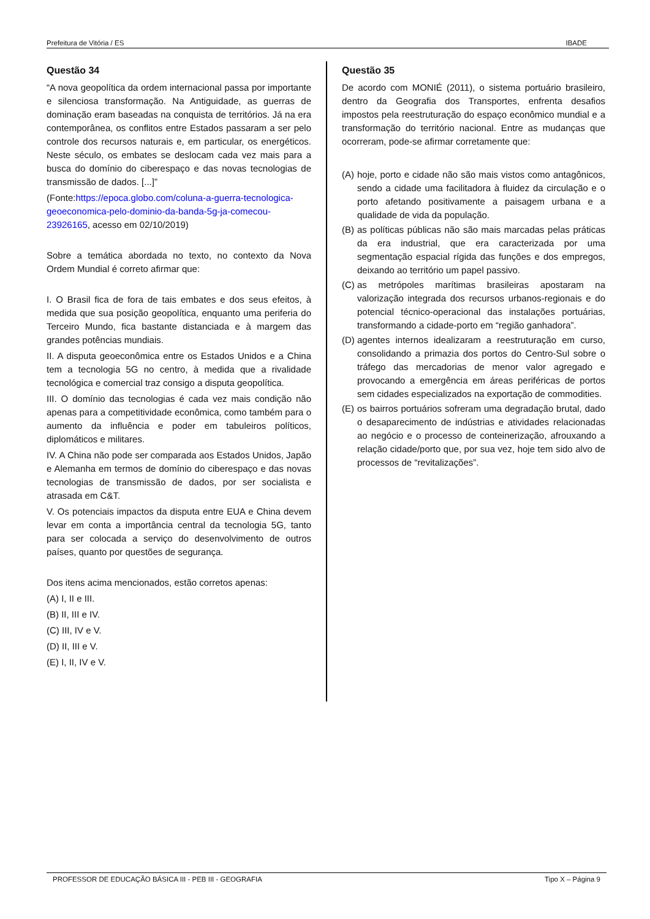Prefeitura de Vitória / ES IBADE
Questão 34
“A nova geopolítica da ordem internacional passa por importante e silenciosa transformação. Na Antiguidade, as guerras de dominação eram baseadas na conquista de territórios. Já na era contemporânea, os conflitos entre Estados passaram a ser pelo controle dos recursos naturais e, em particular, os energéticos. Neste século, os embates se deslocam cada vez mais para a busca do domínio do ciberespaço e das novas tecnologias de transmissão de dados. [...]”
(Fonte:https://epoca.globo.com/coluna-a-guerra-tecnologica-geoeconomica-pelo-dominio-da-banda-5g-ja-comecou-23926165, acesso em 02/10/2019)
Sobre a temática abordada no texto, no contexto da Nova Ordem Mundial é correto afirmar que:
I. O Brasil fica de fora de tais embates e dos seus efeitos, à medida que sua posição geopolítica, enquanto uma periferia do Terceiro Mundo, fica bastante distanciada e à margem das grandes potências mundiais.
II. A disputa geoeconômica entre os Estados Unidos e a China tem a tecnologia 5G no centro, à medida que a rivalidade tecnológica e comercial traz consigo a disputa geopolítica.
III. O domínio das tecnologias é cada vez mais condição não apenas para a competitividade econômica, como também para o aumento da influência e poder em tabuleiros políticos, diplomáticos e militares.
IV. A China não pode ser comparada aos Estados Unidos, Japão e Alemanha em termos de domínio do ciberespaço e das novas tecnologias de transmissão de dados, por ser socialista e atrasada em C&T.
V. Os potenciais impactos da disputa entre EUA e China devem levar em conta a importância central da tecnologia 5G, tanto para ser colocada a serviço do desenvolvimento de outros países, quanto por questões de segurança.
Dos itens acima mencionados, estão corretos apenas:
(A) I, II e III.
(B) II, III e IV.
(C) III, IV e V.
(D) II, III e V.
(E) I, II, IV e V.
Questão 35
De acordo com MONIÉ (2011), o sistema portuário brasileiro, dentro da Geografia dos Transportes, enfrenta desafios impostos pela reestruturação do espaço econômico mundial e a transformação do território nacional. Entre as mudanças que ocorreram, pode-se afirmar corretamente que:
(A) hoje, porto e cidade não são mais vistos como antagônicos, sendo a cidade uma facilitadora à fluidez da circulação e o porto afetando positivamente a paisagem urbana e a qualidade de vida da população.
(B) as políticas públicas não são mais marcadas pelas práticas da era industrial, que era caracterizada por uma segmentação espacial rígida das funções e dos empregos, deixando ao território um papel passivo.
(C) as metrópoles marítimas brasileiras apostaram na valorização integrada dos recursos urbanos-regionais e do potencial técnico-operacional das instalações portuárias, transformando a cidade-porto em “região ganhadora”.
(D) agentes internos idealizaram a reestruturação em curso, consolidando a primazia dos portos do Centro-Sul sobre o tráfego das mercadorias de menor valor agregado e provocando a emergência em áreas periféricas de portos sem cidades especializados na exportação de commodities.
(E) os bairros portuários sofreram uma degradação brutal, dado o desaparecimento de indústrias e atividades relacionadas ao negócio e o processo de conteinerização, afrouxando a relação cidade/porto que, por sua vez, hoje tem sido alvo de processos de “revitalizações”.
PROFESSOR DE EDUCAÇÃO BÁSICA III - PEB III - GEOGRAFIA Tipo X – Página 9